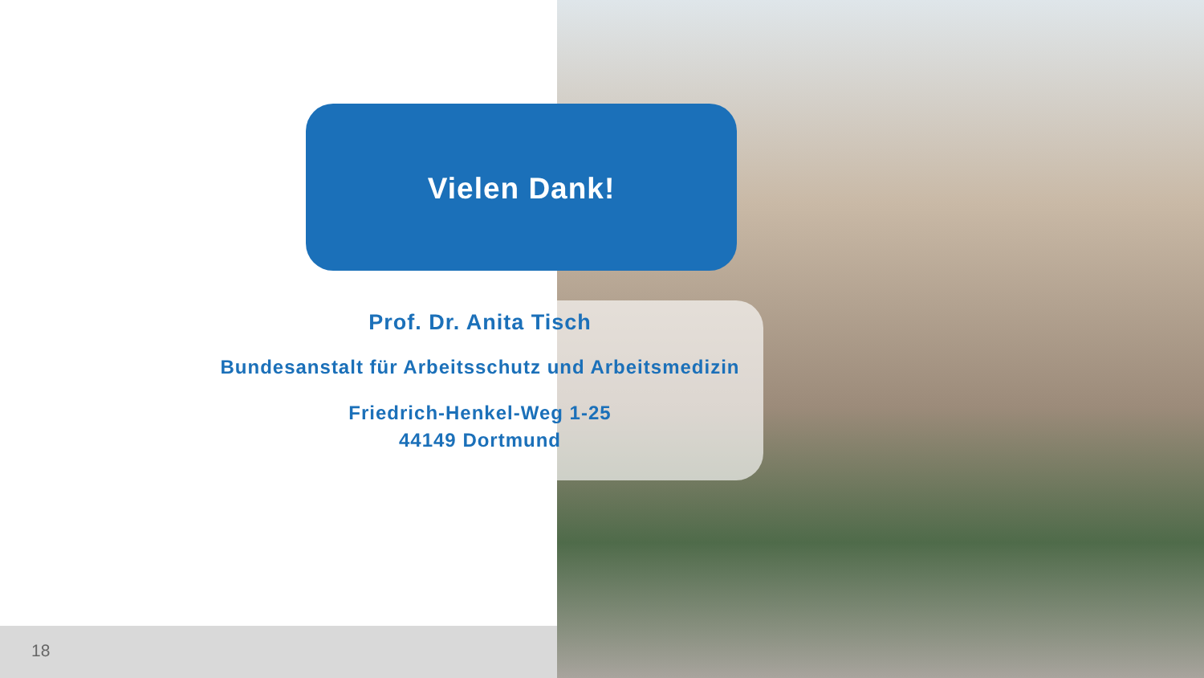Vielen Dank!
Prof. Dr. Anita Tisch
Bundesanstalt für Arbeitsschutz und Arbeitsmedizin
Friedrich-Henkel-Weg 1-25
44149 Dortmund
18